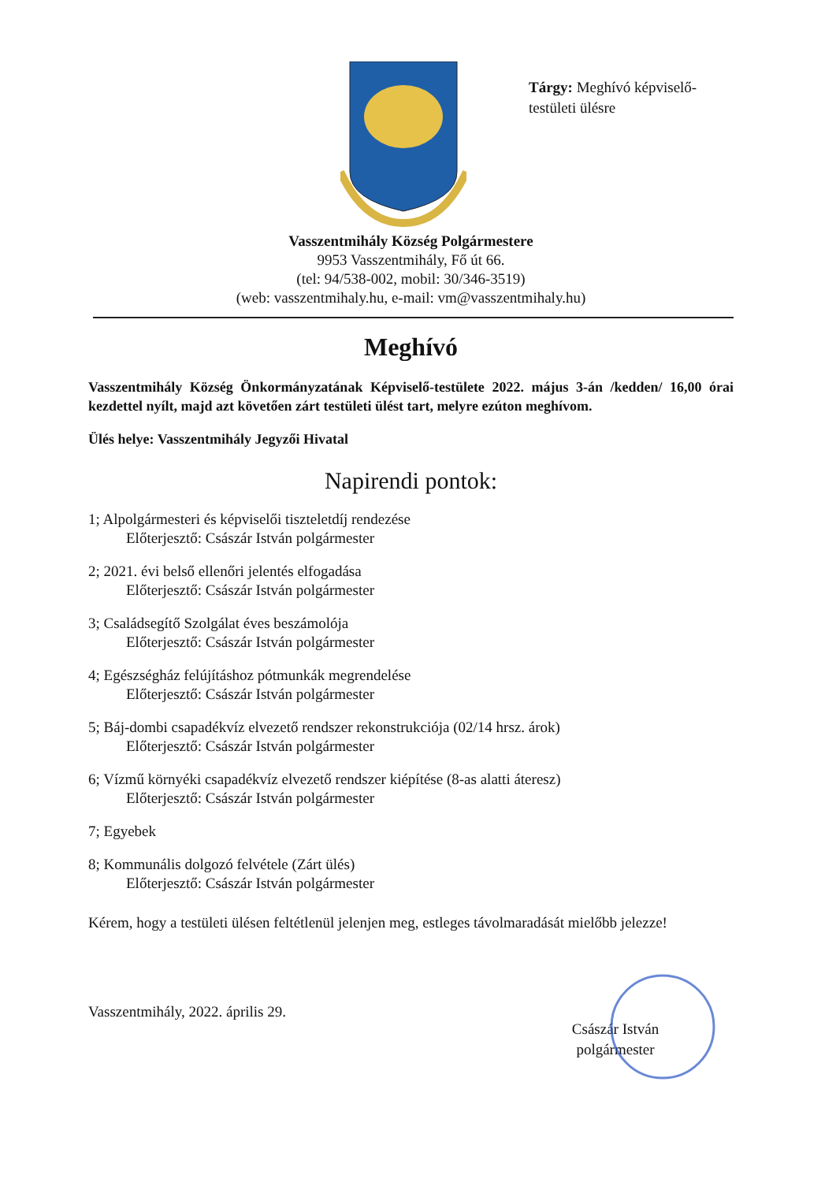Tárgy: Meghívó képviselő-testületi ülésre
Vasszentmihály Község Polgármestere
9953 Vasszentmihály, Fő út 66.
(tel: 94/538-002, mobil: 30/346-3519)
(web: vasszentmihaly.hu, e-mail: vm@vasszentmihaly.hu)
Meghívó
Vasszentmihály Község Önkormányzatának Képviselő-testülete 2022. május 3-án /kedden/ 16,00 órai kezdettel nyílt, majd azt követően zárt testületi ülést tart, melyre ezúton meghívom.
Ülés helye: Vasszentmihály Jegyzői Hivatal
Napirendi pontok:
1; Alpolgármesteri és képviselői tiszteletdíj rendezése
Előterjesztő: Császár István polgármester
2; 2021. évi belső ellenőri jelentés elfogadása
Előterjesztő: Császár István polgármester
3; Családsegítő Szolgálat éves beszámolója
Előterjesztő: Császár István polgármester
4; Egészségház felújításhoz pótmunkák megrendelése
Előterjesztő: Császár István polgármester
5; Báj-dombi csapadékvíz elvezető rendszer rekonstrukciója (02/14 hrsz. árok)
Előterjesztő: Császár István polgármester
6; Vízmű környéki csapadékvíz elvezető rendszer kiépítése (8-as alatti áteresz)
Előterjesztő: Császár István polgármester
7; Egyebek
8; Kommunális dolgozó felvétele (Zárt ülés)
Előterjesztő: Császár István polgármester
Kérem, hogy a testületi ülésen feltétlenül jelenjen meg, estleges távolmaradását mielőbb jelezze!
Vasszentmihály, 2022. április 29.
Császár István
polgármester